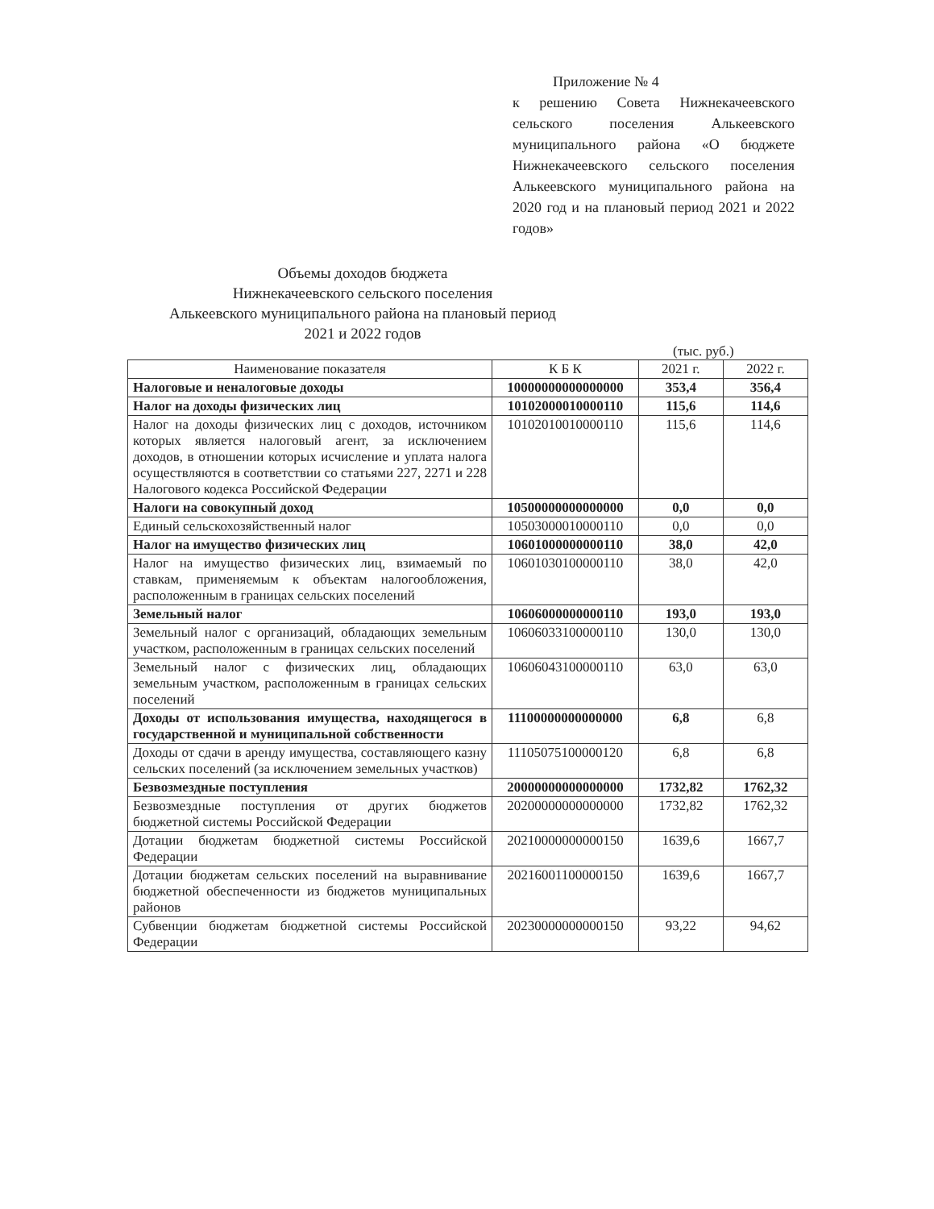Приложение № 4
к решению Совета Нижнекачеевского сельского поселения Алькеевского муниципального района «О бюджете Нижнекачеевского сельского поселения Алькеевского муниципального района на 2020 год и на плановый период 2021 и 2022 годов»
Объемы доходов бюджета
Нижнекачеевского сельского поселения
Алькеевского муниципального района на плановый период
2021 и 2022 годов
(тыс. руб.)
| Наименование показателя | К Б К | 2021 г. | 2022 г. |
| --- | --- | --- | --- |
| Налоговые и неналоговые доходы | 10000000000000000 | 353,4 | 356,4 |
| Налог на доходы физических лиц | 10102000010000110 | 115,6 | 114,6 |
| Налог на доходы физических лиц с доходов, источником которых является налоговый агент, за исключением доходов, в отношении которых исчисление и уплата налога осуществляются в соответствии со статьями 227, 2271 и 228 Налогового кодекса Российской Федерации | 10102010010000110 | 115,6 | 114,6 |
| Налоги на совокупный доход | 10500000000000000 | 0,0 | 0,0 |
| Единый сельскохозяйственный налог | 10503000010000110 | 0,0 | 0,0 |
| Налог на имущество физических лиц | 10601000000000110 | 38,0 | 42,0 |
| Налог на имущество физических лиц, взимаемый по ставкам, применяемым к объектам налогообложения, расположенным в границах сельских поселений | 10601030100000110 | 38,0 | 42,0 |
| Земельный налог | 10606000000000110 | 193,0 | 193,0 |
| Земельный налог с организаций, обладающих земельным участком, расположенным в границах сельских поселений | 10606033100000110 | 130,0 | 130,0 |
| Земельный налог с физических лиц, обладающих земельным участком, расположенным в границах сельских поселений | 10606043100000110 | 63,0 | 63,0 |
| Доходы от использования имущества, находящегося в государственной и муниципальной собственности | 11100000000000000 | 6,8 | 6,8 |
| Доходы от сдачи в аренду имущества, составляющего казну сельских поселений (за исключением земельных участков) | 11105075100000120 | 6,8 | 6,8 |
| Безвозмездные поступления | 20000000000000000 | 1732,82 | 1762,32 |
| Безвозмездные поступления от других бюджетов бюджетной системы Российской Федерации | 20200000000000000 | 1732,82 | 1762,32 |
| Дотации бюджетам бюджетной системы Российской Федерации | 20210000000000150 | 1639,6 | 1667,7 |
| Дотации бюджетам сельских поселений на выравнивание бюджетной обеспеченности из бюджетов муниципальных районов | 20216001100000150 | 1639,6 | 1667,7 |
| Субвенции бюджетам бюджетной системы Российской Федерации | 20230000000000150 | 93,22 | 94,62 |